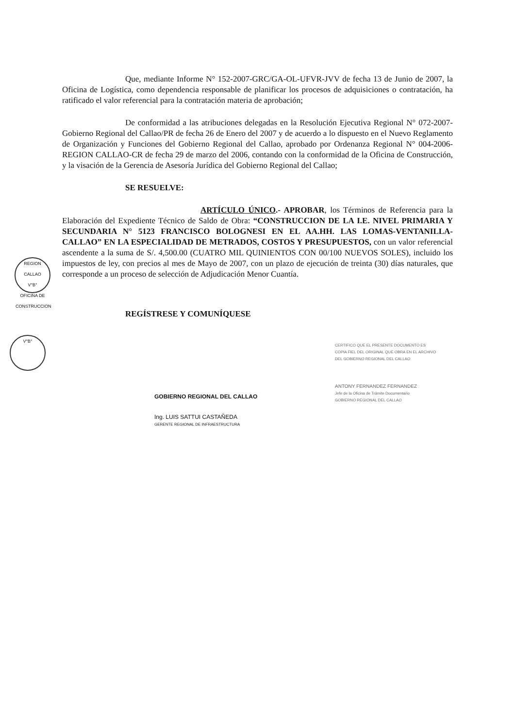Que, mediante Informe N° 152-2007-GRC/GA-OL-UFVR-JVV de fecha 13 de Junio de 2007, la Oficina de Logística, como dependencia responsable de planificar los procesos de adquisiciones o contratación, ha ratificado el valor referencial para la contratación materia de aprobación;
De conformidad a las atribuciones delegadas en la Resolución Ejecutiva Regional N° 072-2007-Gobierno Regional del Callao/PR de fecha 26 de Enero del 2007 y de acuerdo a lo dispuesto en el Nuevo Reglamento de Organización y Funciones del Gobierno Regional del Callao, aprobado por Ordenanza Regional N° 004-2006-REGION CALLAO-CR de fecha 29 de marzo del 2006, contando con la conformidad de la Oficina de Construcción, y la visación de la Gerencia de Asesoría Jurídica del Gobierno Regional del Callao;
SE RESUELVE:
ARTÍCULO ÚNICO.- APROBAR, los Términos de Referencia para la Elaboración del Expediente Técnico de Saldo de Obra: “CONSTRUCCION DE LA I.E. NIVEL PRIMARIA Y SECUNDARIA N° 5123 FRANCISCO BOLOGNESI EN EL AA.HH. LAS LOMAS-VENTANILLA-CALLAO” EN LA ESPECIALIDAD DE METRADOS, COSTOS Y PRESUPUESTOS, con un valor referencial ascendente a la suma de S/. 4,500.00 (CUATRO MIL QUINIENTOS CON 00/100 NUEVOS SOLES), incluido los impuestos de ley, con precios al mes de Mayo de 2007, con un plazo de ejecución de treinta (30) días naturales, que corresponde a un proceso de selección de Adjudicación Menor Cuantía.
REGÍSTRESE Y COMUNÍQUESE
REGION CALLAO
V°B°
OFICINA DE CONSTRUCCION
V°B°
GOBIERNO REGIONAL DEL CALLAO
Ing. LUIS SATTUI CASTAÑEDA
GERENTE REGIONAL DE INFRAESTRUCTURA
CERTIFICO QUE EL PRESENTE DOCUMENTO ES
COPIA FIEL DEL ORIGINAL QUE OBRA EN EL ARCHIVO
DEL GOBIERNO REGIONAL DEL CALLAO
ANTONY FERNANDEZ FERNANDEZ
Jefe de la Oficina de Trámite Documentario
GOBIERNO REGIONAL DEL CALLAO